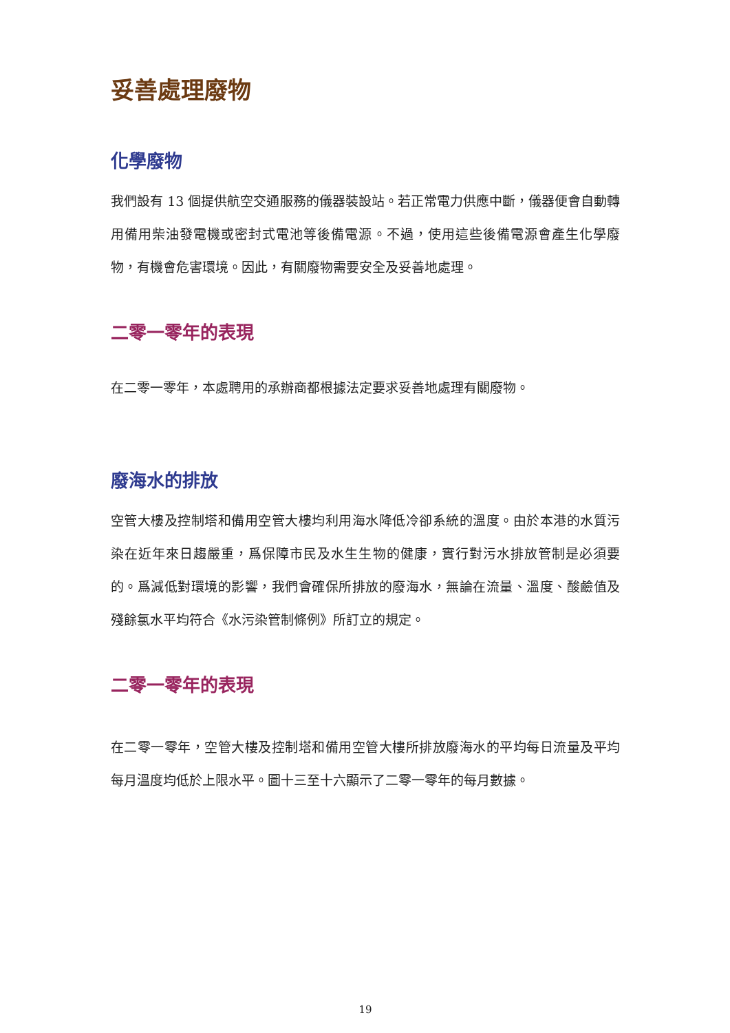妥善處理廢物
化學廢物
我們設有 13 個提供航空交通服務的儀器裝設站。若正常電力供應中斷，儀器便會自動轉用備用柴油發電機或密封式電池等後備電源。不過，使用這些後備電源會產生化學廢物，有機會危害環境。因此，有關廢物需要安全及妥善地處理。
二零一零年的表現
在二零一零年，本處聘用的承辦商都根據法定要求妥善地處理有關廢物。
廢海水的排放
空管大樓及控制塔和備用空管大樓均利用海水降低冷卻系統的溫度。由於本港的水質污染在近年來日趨嚴重，爲保障市民及水生生物的健康，實行對污水排放管制是必須要的。爲減低對環境的影響，我們會確保所排放的廢海水，無論在流量、溫度、酸鹼值及殘餘氯水平均符合《水污染管制條例》所訂立的規定。
二零一零年的表現
在二零一零年，空管大樓及控制塔和備用空管大樓所排放廢海水的平均每日流量及平均每月溫度均低於上限水平。圖十三至十六顯示了二零一零年的每月數據。
19